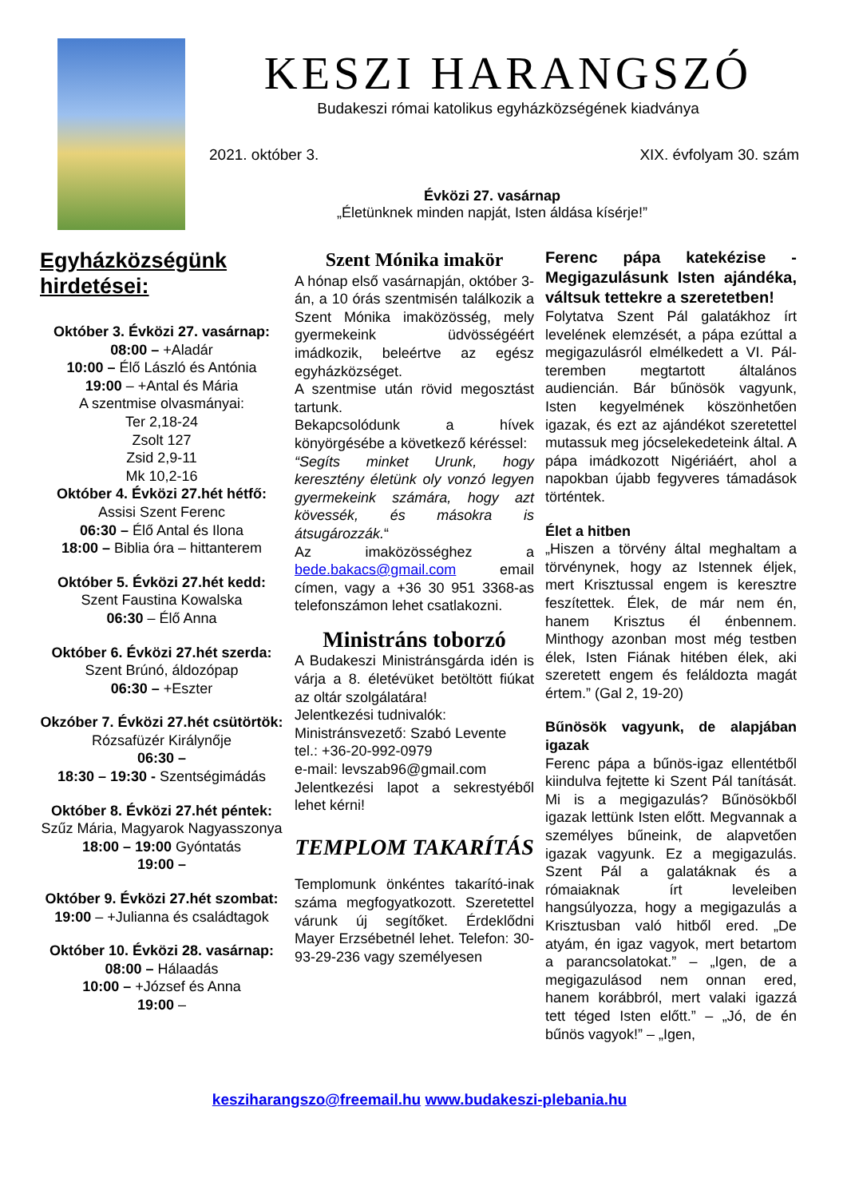KESZI HARANGSZÓ
Budakeszi római katolikus egyházközségének kiadványa
2021. október 3. XIX. évfolyam 30. szám
Évközi 27. vasárnap
„Életünknek minden napját, Isten áldása kísérje!”
Egyházközségünk hirdetései:
Október 3. Évközi 27. vasárnap:
08:00 – +Aladár
10:00 – Élő László és Antónia
19:00 – +Antal és Mária
A szentmise olvasmányai:
Ter 2,18-24
Zsolt 127
Zsid 2,9-11
Mk 10,2-16
Október 4. Évközi 27.hét hétfő:
Assisi Szent Ferenc
06:30 – Élő Antal és Ilona
18:00 – Biblia óra – hittanterem
Október 5. Évközi 27.hét kedd:
Szent Faustina Kowalska
06:30 – Élő Anna
Október 6. Évközi 27.hét szerda:
Szent Brúnó, áldozópap
06:30 – +Eszter
Okzóber 7. Évközi 27.hét csütörtök:
Rózsafüzér Királynője
06:30 –
18:30 – 19:30 - Szentségimádás
Október 8. Évközi 27.hét péntek:
Szűz Mária, Magyarok Nagyasszonya
18:00 – 19:00 Gyóntatás
19:00 –
Október 9. Évközi 27.hét szombat:
19:00 – +Julianna és családtagok
Október 10. Évközi 28. vasárnap:
08:00 – Hálaadás
10:00 – +József és Anna
19:00 –
Szent Mónika imakör
A hónap első vasárnapján, október 3-án, a 10 órás szentmisén találkozik a Szent Mónika imaközösség, mely gyermekeink üdvösségéért imádkozik, beleértve az egész egyházközséget.
A szentmise után rövid megosztást tartunk.
Bekapcsolódunk a hívek könyörgésébe a következő kéréssel:
“Segíts minket Urunk, hogy keresztény életünk oly vonzó legyen gyermekeink számára, hogy azt kövessék, és másokra is átsugározzák.“
Az imaközösséghez a bede.bakacs@gmail.com email címen, vagy a +36 30 951 3368-as telefonszámon lehet csatlakozni.
Ministráns toborzó
A Budakeszi Ministránsgárda idén is várja a 8. életévüket betöltött fiúkat az oltár szolgálatára!
Jelentkezési tudnivalók:
Ministránsvezető: Szabó Levente
tel.: +36-20-992-0979
e-mail: levszab96@gmail.com
Jelentkezési lapot a sekrestyéből lehet kérni!
TEMPLOM TAKARÍTÁS
Templomunk önkéntes takarító-inak száma megfogyatkozott. Szeretettel várunk új segítőket. Érdeklődni Mayer Erzsébetnél lehet. Telefon: 30-93-29-236 vagy személyesen
Ferenc pápa katekézise - Megigazulásunk Isten ajándéka, váltsuk tettekre a szeretetben!
Folytatva Szent Pál galatákhoz írt levelének elemzését, a pápa ezúttal a megigazulásról elmélkedett a VI. Pál-teremben megtartott általános audiencián. Bár bűnösök vagyunk, Isten kegyelmének köszönhetően igazak, és ezt az ajándékot szeretettel mutassuk meg jócselekedeteink által. A pápa imádkozott Nigériáért, ahol a napokban újabb fegyveres támadások történtek.
Élet a hitben
„Hiszen a törvény által meghaltam a törvénynek, hogy az Istennek éljek, mert Krisztussal engem is keresztre feszítettek. Élek, de már nem én, hanem Krisztus él énbennem. Minthogy azonban most még testben élek, Isten Fiának hitében élek, aki szeretett engem és feláldozta magát értem.” (Gal 2, 19-20)
Bűnösök vagyunk, de alapjában igazak
Ferenc pápa a bűnös-igaz ellentétből kiindulva fejtette ki Szent Pál tanítását. Mi is a megigazulás? Bűnösökből igazak lettünk Isten előtt. Megvannak a személyes bűneink, de alapvetően igazak vagyunk. Ez a megigazulás. Szent Pál a galatáknak és a rómaiaknak írt leveleiben hangsúlyozza, hogy a megigazulás a Krisztusban való hitből ered. „De atyám, én igaz vagyok, mert betartom a parancsolatokat.” – „Igen, de a megigazulásod nem onnan ered, hanem korábbról, mert valaki igazzá tett téged Isten előtt.” – „Jó, de én bűnös vagyok!” – „Igen,
keszi­harangszo@freemail.hu www.budakeszi-plebania.hu